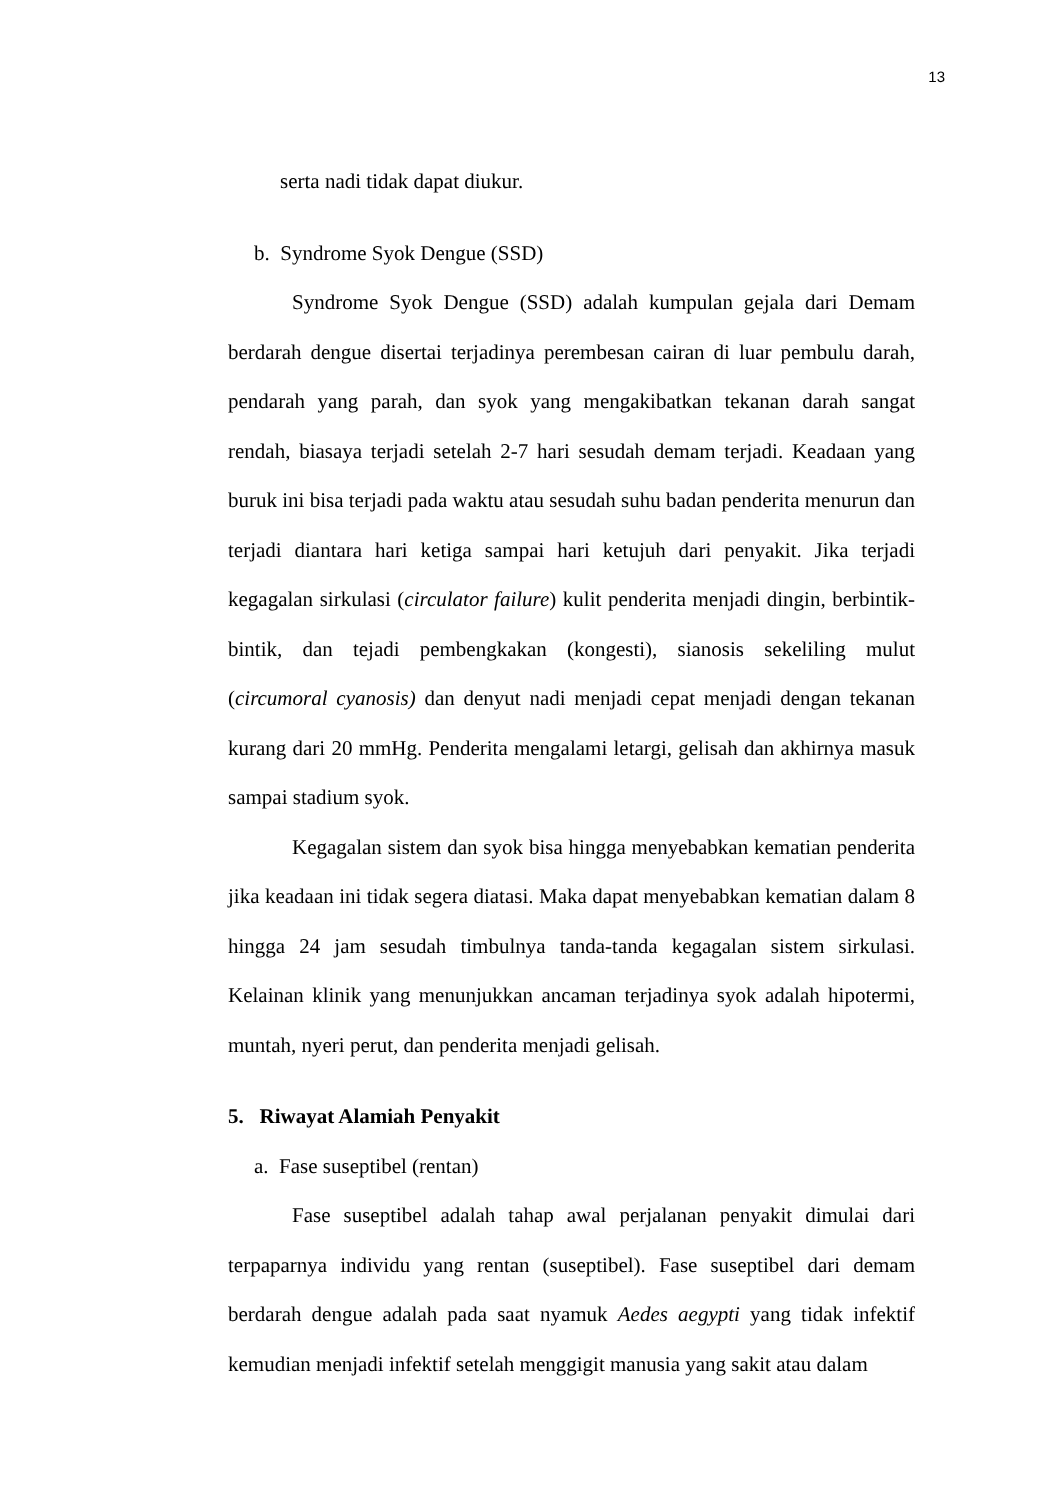13
serta nadi tidak dapat diukur.
b. Syndrome Syok Dengue (SSD)
Syndrome Syok Dengue (SSD) adalah kumpulan gejala dari Demam berdarah dengue disertai terjadinya perembesan cairan di luar pembulu darah, pendarah yang parah, dan syok yang mengakibatkan tekanan darah sangat rendah, biasaya terjadi setelah 2-7 hari sesudah demam terjadi. Keadaan yang buruk ini bisa terjadi pada waktu atau sesudah suhu badan penderita menurun dan terjadi diantara hari ketiga sampai hari ketujuh dari penyakit. Jika terjadi kegagalan sirkulasi (circulator failure) kulit penderita menjadi dingin, berbintik-bintik, dan tejadi pembengkakan (kongesti), sianosis sekeliling mulut (circumoral cyanosis) dan denyut nadi menjadi cepat menjadi dengan tekanan kurang dari 20 mmHg. Penderita mengalami letargi, gelisah dan akhirnya masuk sampai stadium syok.
Kegagalan sistem dan syok bisa hingga menyebabkan kematian penderita jika keadaan ini tidak segera diatasi. Maka dapat menyebabkan kematian dalam 8 hingga 24 jam sesudah timbulnya tanda-tanda kegagalan sistem sirkulasi. Kelainan klinik yang menunjukkan ancaman terjadinya syok adalah hipotermi, muntah, nyeri perut, dan penderita menjadi gelisah.
5. Riwayat Alamiah Penyakit
a. Fase suseptibel (rentan)
Fase suseptibel adalah tahap awal perjalanan penyakit dimulai dari terpaparnya individu yang rentan (suseptibel). Fase suseptibel dari demam berdarah dengue adalah pada saat nyamuk Aedes aegypti yang tidak infektif kemudian menjadi infektif setelah menggigit manusia yang sakit atau dalam